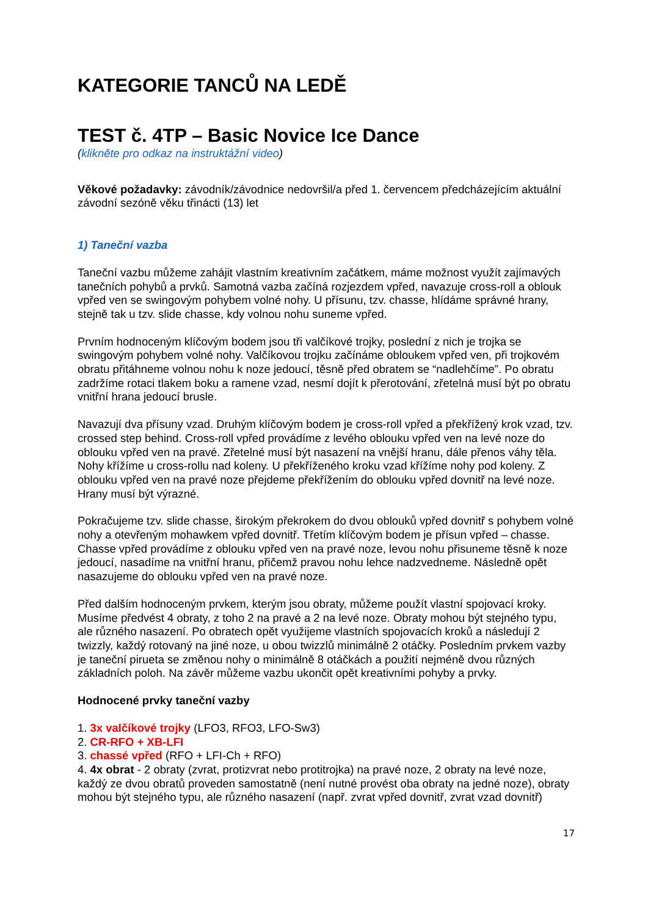KATEGORIE TANCŮ NA LEDĚ
TEST č. 4TP – Basic Novice Ice Dance
(klikněte pro odkaz na instruktážní video)
Věkové požadavky: závodník/závodnice nedovršil/a před 1. červencem předcházejícím aktuální závodní sezóně věku třinácti (13) let
1) Taneční vazba
Taneční vazbu můžeme zahájit vlastním kreativním začátkem, máme možnost využít zajímavých tanečních pohybů a prvků. Samotná vazba začíná rozjezdem vpřed, navazuje cross-roll a oblouk vpřed ven se swingovým pohybem volné nohy. U přísunu, tzv. chasse, hlídáme správné hrany, stejně tak u tzv. slide chasse, kdy volnou nohu suneme vpřed.
Prvním hodnoceným klíčovým bodem jsou tři valčíkové trojky, poslední z nich je trojka se swingovým pohybem volné nohy. Valčíkovou trojku začínáme obloukem vpřed ven, při trojkovém obratu přitáhneme volnou nohu k noze jedoucí, těsně před obratem se “nadlehčíme”. Po obratu zadržíme rotaci tlakem boku a ramene vzad, nesmí dojít k přerotování, zřetelná musí být po obratu vnitřní hrana jedoucí brusle.
Navazují dva přísuny vzad. Druhým klíčovým bodem je cross-roll vpřed a překřížený krok vzad, tzv. crossed step behind. Cross-roll vpřed provádíme z levého oblouku vpřed ven na levé noze do oblouku vpřed ven na pravé. Zřetelné musí být nasazení na vnější hranu, dále přenos váhy těla. Nohy křížíme u cross-rollu nad koleny. U překříženého kroku vzad křížíme nohy pod koleny. Z oblouku vpřed ven na pravé noze přejdeme překřížením do oblouku vpřed dovnitř na levé noze. Hrany musí být výrazné.
Pokračujeme tzv. slide chasse, širokým překrokem do dvou oblouků vpřed dovnitř s pohybem volné nohy a otevřeným mohawkem vpřed dovnitř. Třetím klíčovým bodem je přísun vpřed – chasse. Chasse vpřed provádíme z oblouku vpřed ven na pravé noze, levou nohu přisuneme těsně k noze jedoucí, nasadíme na vnitřní hranu, přičemž pravou nohu lehce nadzvedneme. Následně opět nasazujeme do oblouku vpřed ven na pravé noze.
Před dalším hodnoceným prvkem, kterým jsou obraty, můžeme použít vlastní spojovací kroky. Musíme předvést 4 obraty, z toho 2 na pravé a 2 na levé noze. Obraty mohou být stejného typu, ale různého nasazení. Po obratech opět využijeme vlastních spojovacích kroků a následují 2 twizzly, každý rotovaný na jiné noze, u obou twizzlů minimálně 2 otáčky. Posledním prvkem vazby je taneční pirueta se změnou nohy o minimálně 8 otáčkách a použití nejméně dvou různých základních poloh. Na závěr můžeme vazbu ukončit opět kreativními pohyby a prvky.
Hodnocené prvky taneční vazby
1. 3x valčíkové trojky (LFO3, RFO3, LFO-Sw3)
2. CR-RFO + XB-LFI
3. chassé vpřed (RFO + LFI-Ch + RFO)
4. 4x obrat - 2 obraty (zvrat, protizvrat nebo protitrojka) na pravé noze, 2 obraty na levé noze, každý ze dvou obratů proveden samostatně (není nutné provést oba obraty na jedné noze), obraty mohou být stejného typu, ale různého nasazení (např. zvrat vpřed dovnitř, zvrat vzad dovnitř)
17